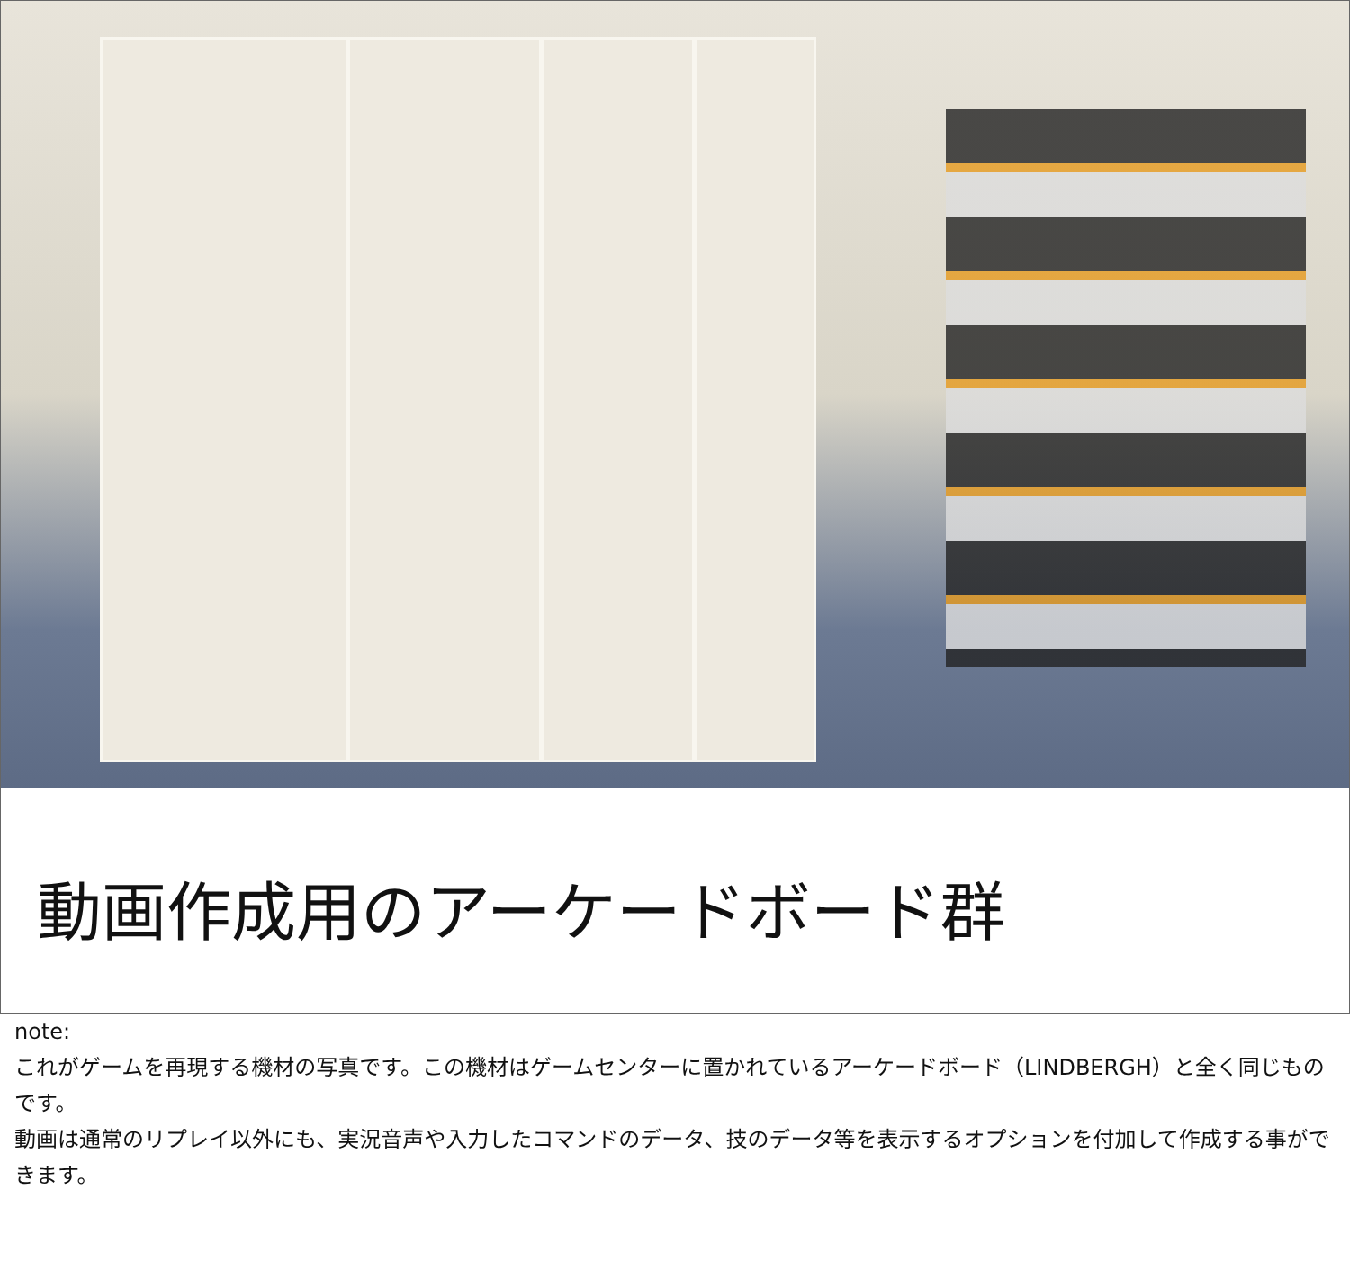動画作成用のアーケードボード群
note:
これがゲームを再現する機材の写真です。この機材はゲームセンターに置かれているアーケードボード（LINDBERGH）と全く同じものです。
動画は通常のリプレイ以外にも、実況音声や入力したコマンドのデータ、技のデータ等を表示するオプションを付加して作成する事ができます。